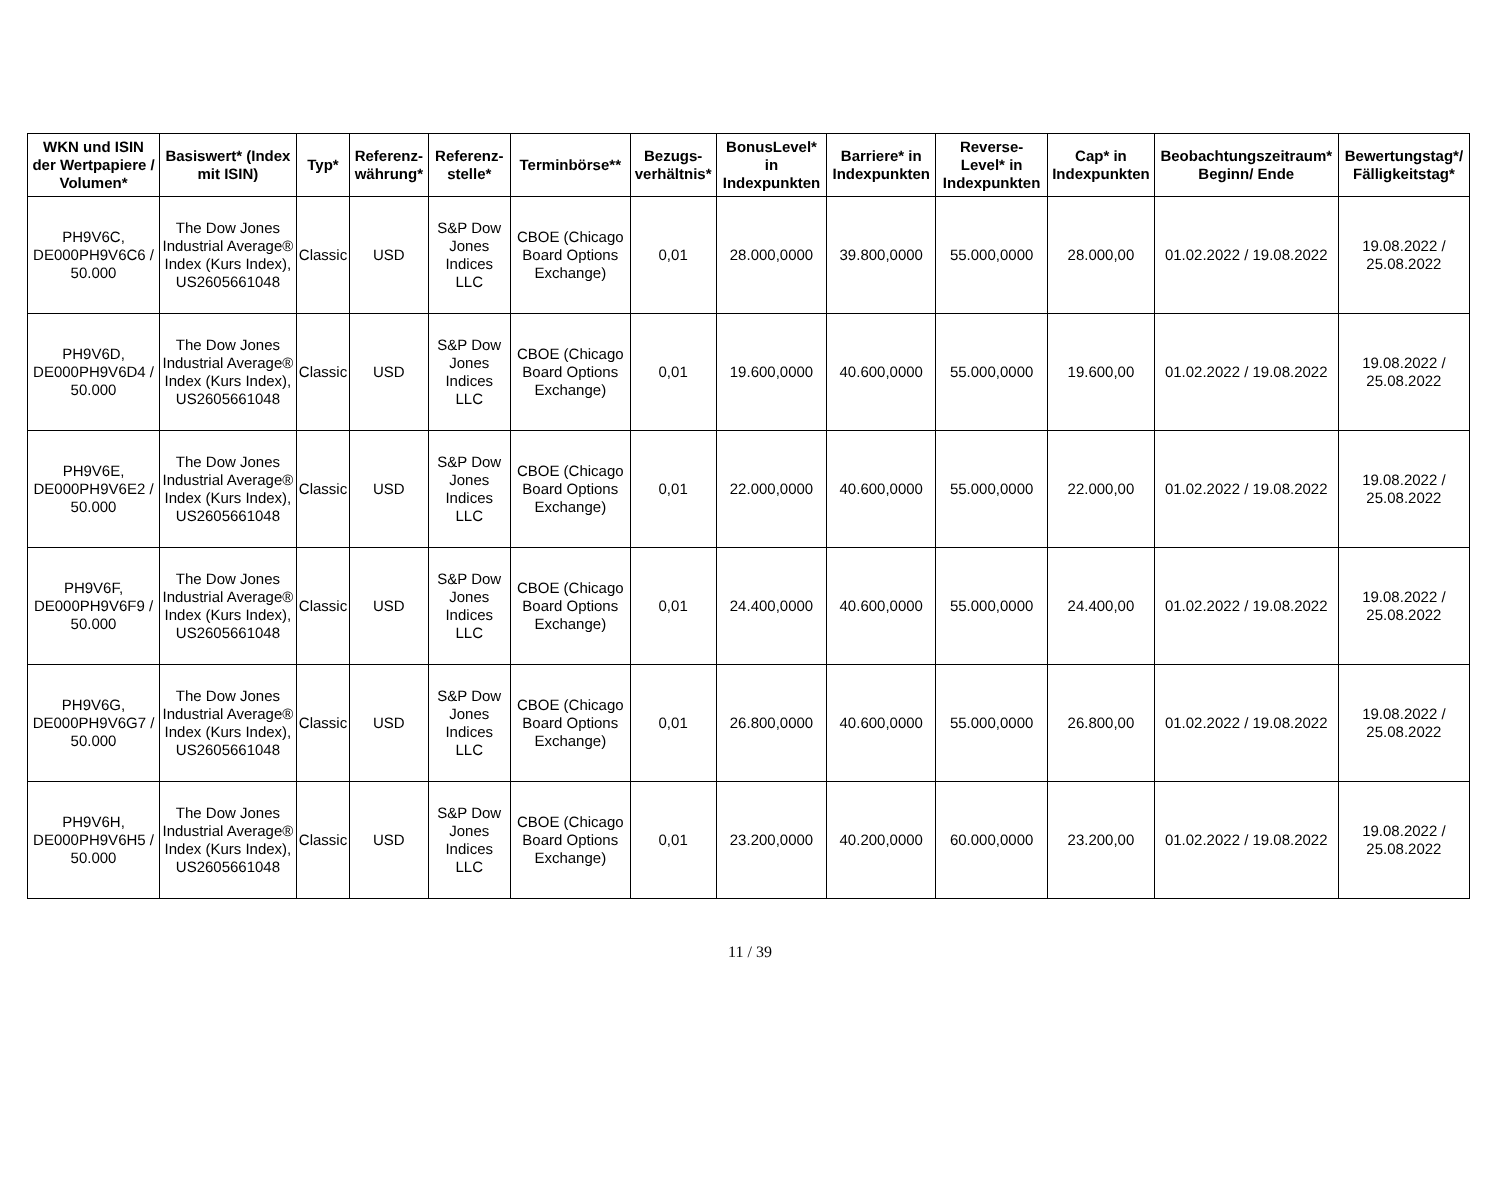| WKN und ISIN der Wertpapiere / Volumen* | Basiswert* (Index mit ISIN) | Typ* | Referenz-währung* | Referenz-stelle* | Terminbörse** | Bezugs-verhältnis* | BonusLevel* in Indexpunkten | Barriere* in Indexpunkten | Reverse-Level* in Indexpunkten | Cap* in Indexpunkten | Beobachtungszeitraum* Beginn/ Ende | Bewertungstag*/ Fälligkeitstag* |
| --- | --- | --- | --- | --- | --- | --- | --- | --- | --- | --- | --- | --- |
| PH9V6C, DE000PH9V6C6 / 50.000 | The Dow Jones Industrial Average® Index (Kurs Index), US2605661048 | Classic | USD | S&P Dow Jones Indices LLC | CBOE (Chicago Board Options Exchange) | 0,01 | 28.000,0000 | 39.800,0000 | 55.000,0000 | 28.000,00 | 01.02.2022 / 19.08.2022 | 19.08.2022 / 25.08.2022 |
| PH9V6D, DE000PH9V6D4 / 50.000 | The Dow Jones Industrial Average® Index (Kurs Index), US2605661048 | Classic | USD | S&P Dow Jones Indices LLC | CBOE (Chicago Board Options Exchange) | 0,01 | 19.600,0000 | 40.600,0000 | 55.000,0000 | 19.600,00 | 01.02.2022 / 19.08.2022 | 19.08.2022 / 25.08.2022 |
| PH9V6E, DE000PH9V6E2 / 50.000 | The Dow Jones Industrial Average® Index (Kurs Index), US2605661048 | Classic | USD | S&P Dow Jones Indices LLC | CBOE (Chicago Board Options Exchange) | 0,01 | 22.000,0000 | 40.600,0000 | 55.000,0000 | 22.000,00 | 01.02.2022 / 19.08.2022 | 19.08.2022 / 25.08.2022 |
| PH9V6F, DE000PH9V6F9 / 50.000 | The Dow Jones Industrial Average® Index (Kurs Index), US2605661048 | Classic | USD | S&P Dow Jones Indices LLC | CBOE (Chicago Board Options Exchange) | 0,01 | 24.400,0000 | 40.600,0000 | 55.000,0000 | 24.400,00 | 01.02.2022 / 19.08.2022 | 19.08.2022 / 25.08.2022 |
| PH9V6G, DE000PH9V6G7 / 50.000 | The Dow Jones Industrial Average® Index (Kurs Index), US2605661048 | Classic | USD | S&P Dow Jones Indices LLC | CBOE (Chicago Board Options Exchange) | 0,01 | 26.800,0000 | 40.600,0000 | 55.000,0000 | 26.800,00 | 01.02.2022 / 19.08.2022 | 19.08.2022 / 25.08.2022 |
| PH9V6H, DE000PH9V6H5 / 50.000 | The Dow Jones Industrial Average® Index (Kurs Index), US2605661048 | Classic | USD | S&P Dow Jones Indices LLC | CBOE (Chicago Board Options Exchange) | 0,01 | 23.200,0000 | 40.200,0000 | 60.000,0000 | 23.200,00 | 01.02.2022 / 19.08.2022 | 19.08.2022 / 25.08.2022 |
11 / 39